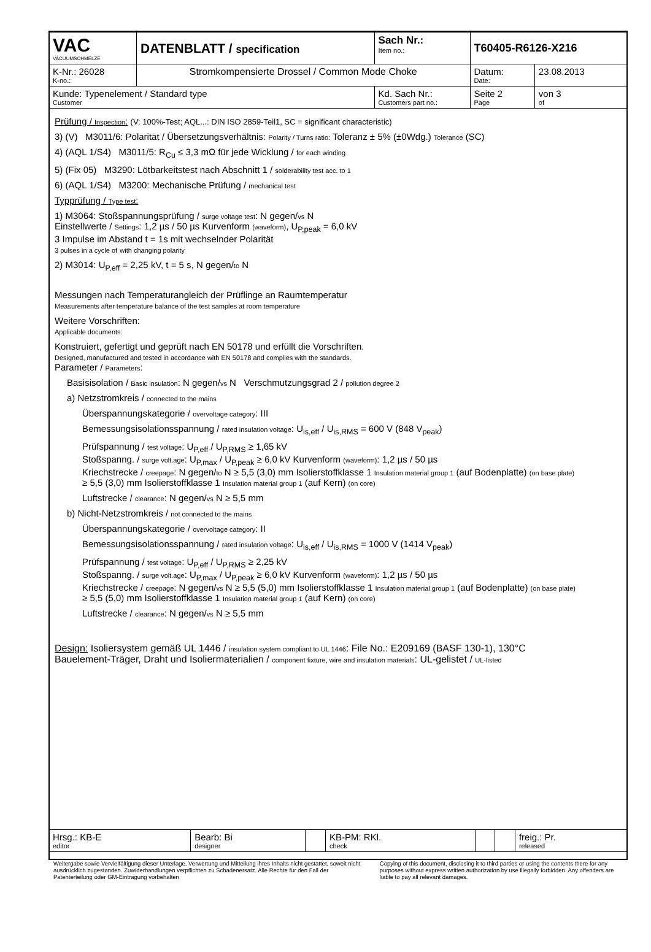| VAC VACUUMSCHMELZE | DATENBLATT / specification | | Sach Nr.: Item no.: | T60405-R6126-X216 | |
| K-Nr.: 26028 K-no.: | Stromkompensierte Drossel / Common Mode Choke | | | Datum: Date: | 23.08.2013 |
| Kunde: Typenelement / Standard type Customer | | Kd. Sach Nr.: Customers part no.: | | Seite 2 Page | von 3 of |
Prüfung / Inspection: (V: 100%-Test; AQL...: DIN ISO 2859-Teil1, SC = significant characteristic)
3) (V) M3011/6: Polarität / Übersetzungsverhältnis: Polarity / Turns ratio: Toleranz ± 5% (±0Wdg.) Tolerance (SC)
4) (AQL 1/S4) M3011/5: R<sub>Cu</sub> ≤ 3,3 mΩ für jede Wicklung / for each winding
5) (Fix 05) M3290: Lötbarkeitstest nach Abschnitt 1 / solderability test acc. to 1
6) (AQL 1/S4) M3200: Mechanische Prüfung / mechanical test
Typprüfung / Type test:
1) M3064: Stoßspannungsprüfung / surge voltage test: N gegen/vs N
Einstellwerte / Settings: 1,2 µs / 50 µs Kurvenform (waveform), U<sub>P,peak</sub> = 6,0 kV
3 Impulse im Abstand t = 1s mit wechselnder Polarität
3 pulses in a cycle of with changing polarity
2) M3014: U<sub>P,eff</sub> = 2,25 kV, t = 5 s, N gegen/to N
Messungen nach Temperaturangleich der Prüflinge an Raumtemperatur
Measurements after temperature balance of the test samples at room temperature
Weitere Vorschriften:
Applicable documents:
Konstruiert, gefertigt und geprüft nach EN 50178 und erfüllt die Vorschriften.
Designed, manufactured and tested in accordance with EN 50178 and complies with the standards.
Parameter / Parameters:
Basisisolation / Basic insulation: N gegen/vs N Verschmutzungsgrad 2 / pollution degree 2
a) Netzstromkreis / connected to the mains
Überspannungskategorie / overvoltage category: III
Bemessungsisolationsspannung / rated insulation voltage: U<sub>is,eff</sub> / U<sub>is,RMS</sub> = 600 V (848 V<sub>peak</sub>)
Prüfspannung / test voltage: U<sub>P,eff</sub> / U<sub>P,RMS</sub> ≥ 1,65 kV
Stoßspanng. / surge volt.age: U<sub>P,max</sub> / U<sub>P,peak</sub> ≥ 6,0 kV Kurvenform (waveform): 1,2 µs / 50 µs
Kriechstrecke / creepage: N gegen/to N ≥ 5,5 (3,0) mm Isolierstoffklasse 1 Insulation material group 1 (auf Bodenplatte) (on base plate)
≥ 5,5 (3,0) mm Isolierstoffklasse 1 Insulation material group 1 (auf Kern) (on core)
Luftstrecke / clearance: N gegen/vs N ≥ 5,5 mm
b) Nicht-Netzstromkreis / not connected to the mains
Überspannungskategorie / overvoltage category: II
Bemessungsisolationsspannung / rated insulation voltage: U<sub>is,eff</sub> / U<sub>is,RMS</sub> = 1000 V (1414 V<sub>peak</sub>)
Prüfspannung / test voltage: U<sub>P,eff</sub> / U<sub>P,RMS</sub> ≥ 2,25 kV
Stoßspanng. / surge volt.age: U<sub>P,max</sub> / U<sub>P,peak</sub> ≥ 6,0 kV Kurvenform (waveform): 1,2 µs / 50 µs
Kriechstrecke / creepage: N gegen/vs N ≥ 5,5 (5,0) mm Isolierstoffklasse 1 Insulation material group 1 (auf Bodenplatte) (on base plate)
≥ 5,5 (5,0) mm Isolierstoffklasse 1 Insulation material group 1 (auf Kern) (on core)
Luftstrecke / clearance: N gegen/vs N ≥ 5,5 mm
Design: Isoliersystem gemäß UL 1446 / insulation system compliant to UL 1446: File No.: E209169 (BASF 130-1), 130°C
Bauelement-Träger, Draht und Isoliermaterialien / component fixture, wire and insulation materials: UL-gelistet / UL-listed
| Hrsg.: KB-E editor | Bearb: Bi designer | | KB-PM: RKl. check | | | freig.: Pr. released |
Weitergabe sowie Vervielfältigung dieser Unterlage, Verwertung und Mitteilung ihres Inhalts nicht gestattet, soweit nicht ausdrücklich zugestanden. Zuwiderhandlungen verpflichten zu Schadenersatz. Alle Rechte für den Fall der Patenterteilung oder GM-Eintragung vorbehalten
Copying of this document, disclosing it to third parties or using the contents there for any purposes without express written authorization by use illegally forbidden. Any offenders are liable to pay all relevant damages.